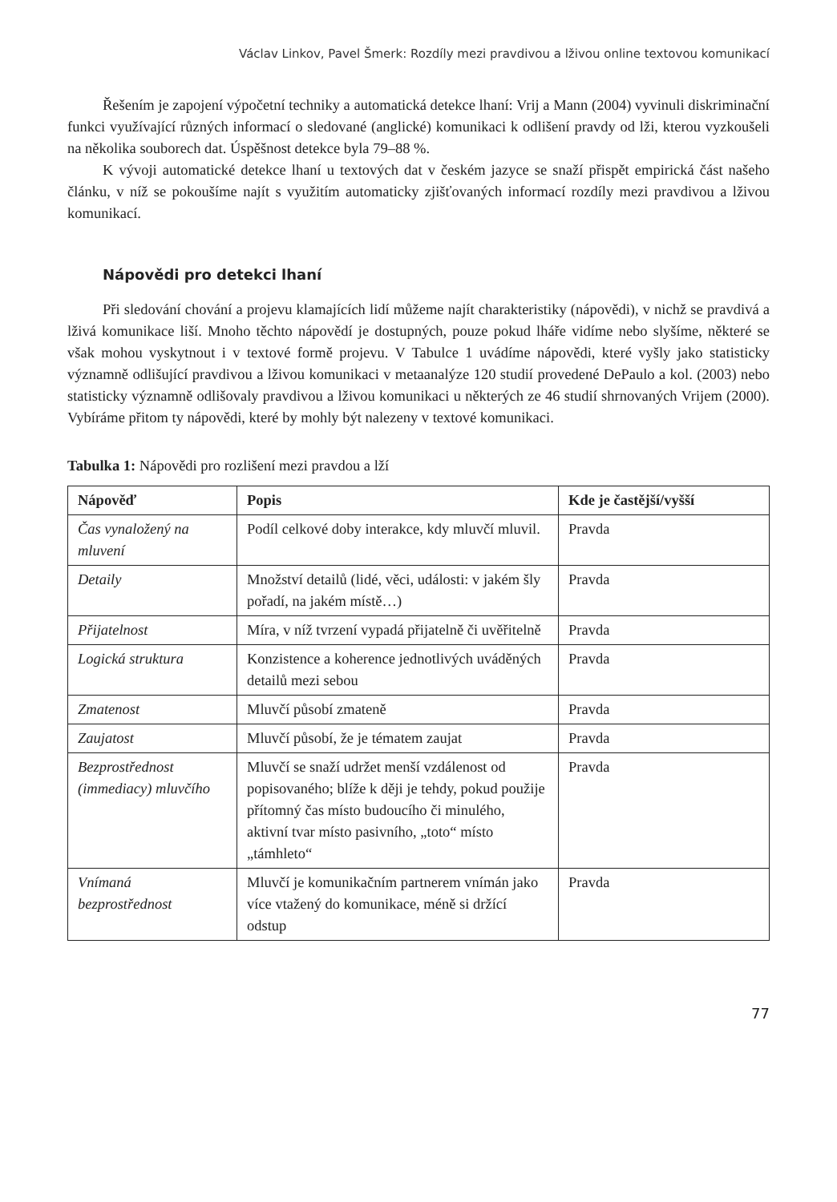Václav Linkov, Pavel Šmerk: Rozdíly mezi pravdivou a lživou online textovou komunikací
Řešením je zapojení výpočetní techniky a automatická detekce lhaní: Vrij a Mann (2004) vyvinuli diskriminační funkci využívající různých informací o sledované (anglické) komunikaci k odlišení pravdy od lži, kterou vyzkoušeli na několika souborech dat. Úspěšnost detekce byla 79–88 %.
K vývoji automatické detekce lhaní u textových dat v českém jazyce se snaží přispět empirická část našeho článku, v níž se pokoušíme najít s využitím automaticky zjišťovaných informací rozdíly mezi pravdivou a lživou komunikací.
Nápovědi pro detekci lhaní
Při sledování chování a projevu klamajících lidí můžeme najít charakteristiky (nápovědi), v nichž se pravdivá a lživá komunikace liší. Mnoho těchto nápovědí je dostupných, pouze pokud lháře vidíme nebo slyšíme, některé se však mohou vyskytnout i v textové formě projevu. V Tabulce 1 uvádíme nápovědi, které vyšly jako statisticky významně odlišující pravdivou a lživou komunikaci v metaanalýze 120 studií provedené DePaulo a kol. (2003) nebo statisticky významně odlišovaly pravdivou a lživou komunikaci u některých ze 46 studií shrnovaných Vrijem (2000). Vybíráme přitom ty nápovědi, které by mohly být nalezeny v textové komunikaci.
Tabulka 1: Nápovědi pro rozlišení mezi pravdou a lží
| Nápověď | Popis | Kde je častější/vyšší |
| --- | --- | --- |
| Čas vynaložený na mluvení | Podíl celkové doby interakce, kdy mluvčí mluvil. | Pravda |
| Detaily | Množství detailů (lidé, věci, události: v jakém šly pořadí, na jakém místě…) | Pravda |
| Přijatelnost | Míra, v níž tvrzení vypadá přijatelně či uvěřitelně | Pravda |
| Logická struktura | Konzistence a koherence jednotlivých uváděných detailů mezi sebou | Pravda |
| Zmatenost | Mluvčí působí zmateně | Pravda |
| Zaujatost | Mluvčí působí, že je tématem zaujat | Pravda |
| Bezprostřednost (immediacy) mluvčího | Mluvčí se snaží udržet menší vzdálenost od popisovaného; blíže k ději je tehdy, pokud použije přítomný čas místo budoucího či minulého, aktivní tvar místo pasivního, „toto“ místo „támhleto“ | Pravda |
| Vnímaná bezprostřednost | Mluvčí je komunikačním partnerem vnímán jako více vtažený do komunikace, méně si držící odstup | Pravda |
77